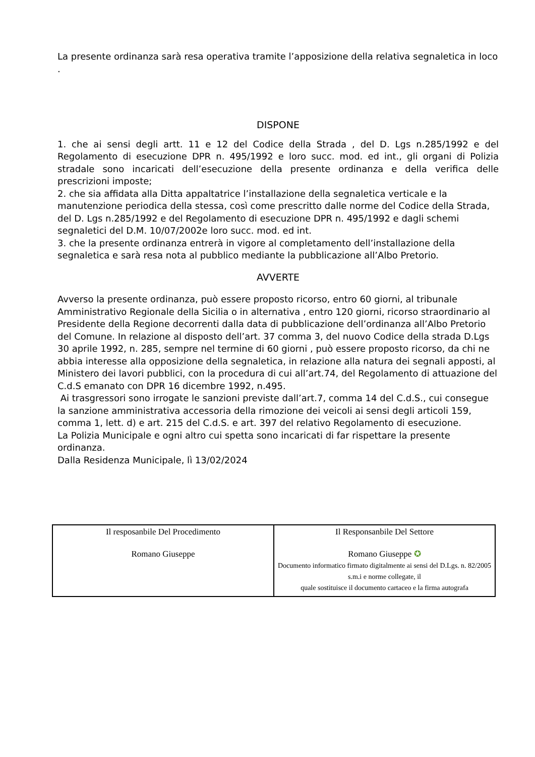La presente ordinanza sarà resa operativa tramite l’apposizione della relativa segnaletica in loco .
DISPONE
1. che ai sensi degli artt. 11 e 12 del Codice della Strada , del D. Lgs n.285/1992 e del Regolamento di esecuzione DPR n. 495/1992 e loro succ. mod. ed int., gli organi di Polizia stradale sono incaricati dell’esecuzione della presente ordinanza e della verifica delle prescrizioni imposte;
2. che sia affidata alla Ditta appaltatrice l’installazione della segnaletica verticale e la manutenzione periodica della stessa, così come prescritto dalle norme del Codice della Strada, del D. Lgs n.285/1992 e del Regolamento di esecuzione DPR n. 495/1992 e dagli schemi segnaletici del D.M. 10/07/2002e loro succ. mod. ed int.
3. che la presente ordinanza entrerà in vigore al completamento dell’installazione della segnaletica e sarà resa nota al pubblico mediante la pubblicazione all’Albo Pretorio.
AVVERTE
Avverso la presente ordinanza, può essere proposto ricorso, entro 60 giorni, al tribunale Amministrativo Regionale della Sicilia o in alternativa , entro 120 giorni, ricorso straordinario al Presidente della Regione decorrenti dalla data di pubblicazione dell’ordinanza all’Albo Pretorio del Comune. In relazione al disposto dell’art. 37 comma 3, del nuovo Codice della strada D.Lgs 30 aprile 1992, n. 285, sempre nel termine di 60 giorni , può essere proposto ricorso, da chi ne abbia interesse alla opposizione della segnaletica, in relazione alla natura dei segnali apposti, al Ministero dei lavori pubblici, con la procedura di cui all’art.74, del Regolamento di attuazione del C.d.S emanato con DPR 16 dicembre 1992, n.495.
Ai trasgressori sono irrogate le sanzioni previste dall’art.7, comma 14 del C.d.S., cui consegue la sanzione amministrativa accessoria della rimozione dei veicoli ai sensi degli articoli 159, comma 1, lett. d) e art. 215 del C.d.S. e art. 397 del relativo Regolamento di esecuzione.
La Polizia Municipale e ogni altro cui spetta sono incaricati di far rispettare la presente ordinanza.
Dalla Residenza Municipale, lì 13/02/2024
| Il resposanbile Del Procedimento Romano Giuseppe | Il Responsanbile Del Settore Romano Giuseppe ✪ Documento informatico firmato digitalmente ai sensi del D.Lgs. n. 82/2005 s.m.i e norme collegate, il quale sostituisce il documento cartaceo e la firma autografa |